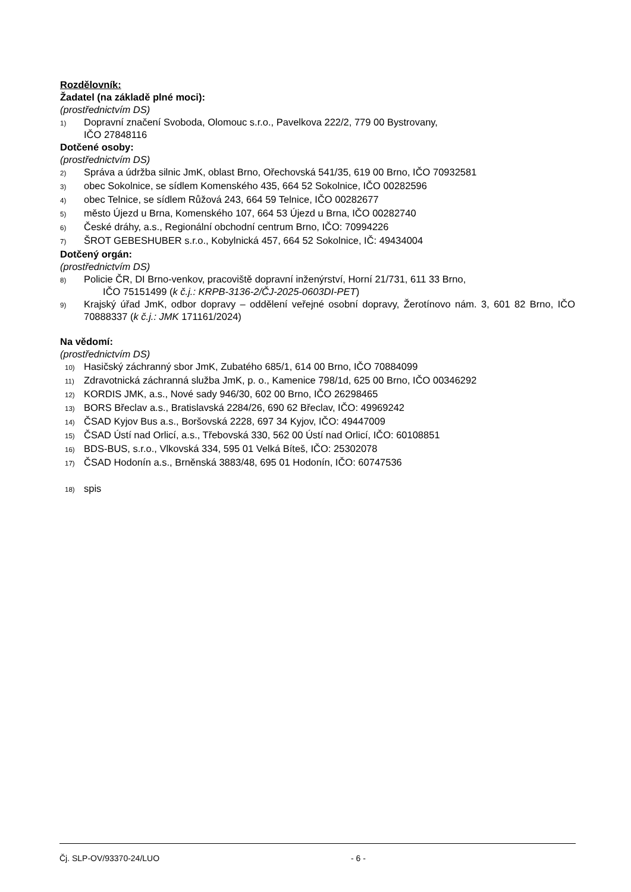Rozdělovník:
Žadatel (na základě plné moci):
(prostřednictvím DS)
1) Dopravní značení Svoboda, Olomouc s.r.o., Pavelkova 222/2, 779 00 Bystrovany,
IČO 27848116
Dotčené osoby:
(prostřednictvím DS)
2) Správa a údržba silnic JmK, oblast Brno, Ořechovská 541/35, 619 00 Brno, IČO 70932581
3) obec Sokolnice, se sídlem Komenského 435, 664 52 Sokolnice, IČO 00282596
4) obec Telnice, se sídlem Růžová 243, 664 59 Telnice, IČO 00282677
5) město Újezd u Brna, Komenského 107, 664 53 Újezd u Brna, IČO 00282740
6) České dráhy, a.s., Regionální obchodní centrum Brno, IČO: 70994226
7) ŠROT GEBESHUBER s.r.o., Kobylnická 457, 664 52 Sokolnice, IČ: 49434004
Dotčený orgán:
(prostřednictvím DS)
8) Policie ČR, DI Brno-venkov, pracoviště dopravní inženýrství, Horní 21/731, 611 33 Brno,
IČO 75151499 (k č.j.: KRPB-3136-2/ČJ-2025-0603DI-PET)
9) Krajský úřad JmK, odbor dopravy – oddělení veřejné osobní dopravy, Žerotínovo nám. 3, 601 82 Brno, IČO 70888337 (k č.j.: JMK 171161/2024)
Na vědomí:
(prostřednictvím DS)
10) Hasičský záchranný sbor JmK, Zubatého 685/1, 614 00 Brno, IČO 70884099
11) Zdravotnická záchranná služba JmK, p. o., Kamenice 798/1d, 625 00 Brno, IČO 00346292
12) KORDIS JMK, a.s., Nové sady 946/30, 602 00 Brno, IČO 26298465
13) BORS Břeclav a.s., Bratislavská 2284/26, 690 62 Břeclav, IČO: 49969242
14) ČSAD Kyjov Bus a.s., Boršovská 2228, 697 34 Kyjov, IČO: 49447009
15) ČSAD Ústí nad Orlicí, a.s., Třebovská 330, 562 00 Ústí nad Orlicí, IČO: 60108851
16) BDS-BUS, s.r.o., Vlkovská 334, 595 01 Velká Bíteš, IČO: 25302078
17) ČSAD Hodonín a.s., Brněnská 3883/48, 695 01 Hodonín, IČO: 60747536
18) spis
Čj. SLP-OV/93370-24/LUO - 6 -